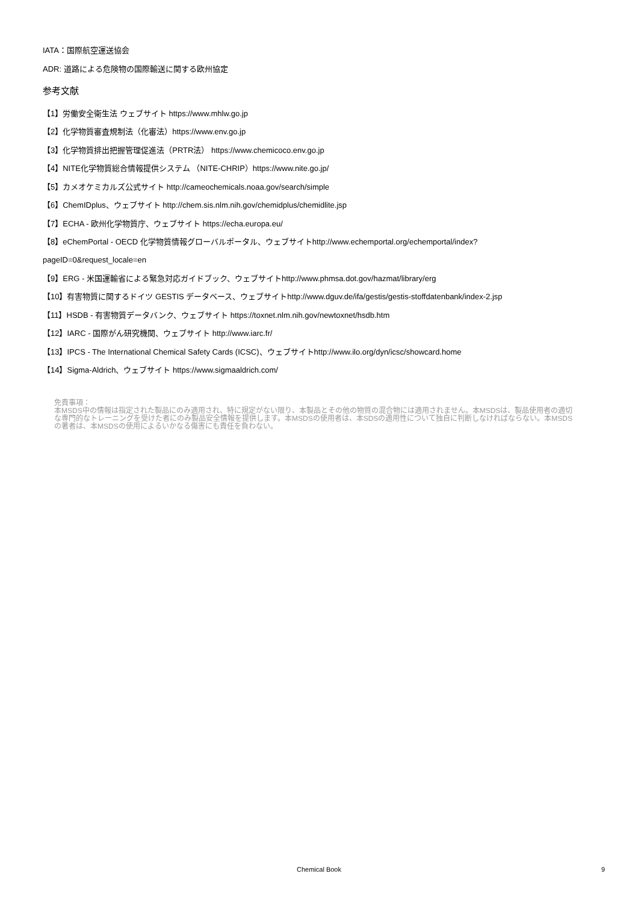IATA：国際航空運送協会
ADR: 道路による危険物の国際輸送に関する欧州協定
参考文献
【1】労働安全衛生法 ウェブサイト https://www.mhlw.go.jp
【2】化学物質審査規制法（化審法）https://www.env.go.jp
【3】化学物質排出把握管理促進法（PRTR法） https://www.chemicoco.env.go.jp
【4】NITE化学物質総合情報提供システム （NITE-CHRIP）https://www.nite.go.jp/
【5】カメオケミカルズ公式サイト http://cameochemicals.noaa.gov/search/simple
【6】ChemIDplus、ウェブサイト http://chem.sis.nlm.nih.gov/chemidplus/chemidlite.jsp
【7】ECHA - 欧州化学物質庁、ウェブサイト https://echa.europa.eu/
【8】eChemPortal - OECD 化学物質情報グローバルポータル、ウェブサイトhttp://www.echemportal.org/echemportal/index?
pageID=0&request_locale=en
【9】ERG - 米国運輸省による緊急対応ガイドブック、ウェブサイトhttp://www.phmsa.dot.gov/hazmat/library/erg
【10】有害物質に関するドイツ GESTIS データベース、ウェブサイトhttp://www.dguv.de/ifa/gestis/gestis-stoffdatenbank/index-2.jsp
【11】HSDB - 有害物質データバンク、ウェブサイト https://toxnet.nlm.nih.gov/newtoxnet/hsdb.htm
【12】IARC - 国際がん研究機関、ウェブサイト http://www.iarc.fr/
【13】IPCS - The International Chemical Safety Cards (ICSC)、ウェブサイトhttp://www.ilo.org/dyn/icsc/showcard.home
【14】Sigma-Aldrich、ウェブサイト https://www.sigmaaldrich.com/
免責事項：
本MSDS中の情報は指定された製品にのみ適用され、特に規定がない限り、本製品とその他の物質の混合物には適用されません。本MSDSは、製品使用者の適切な専門的なトレーニングを受けた者にのみ製品安全情報を提供します。本MSDSの使用者は、本SDSの適用性について独自に判断しなければならない。本MSDSの著者は、本MSDSの使用によるいかなる傷害にも責任を負わない。
Chemical Book
9